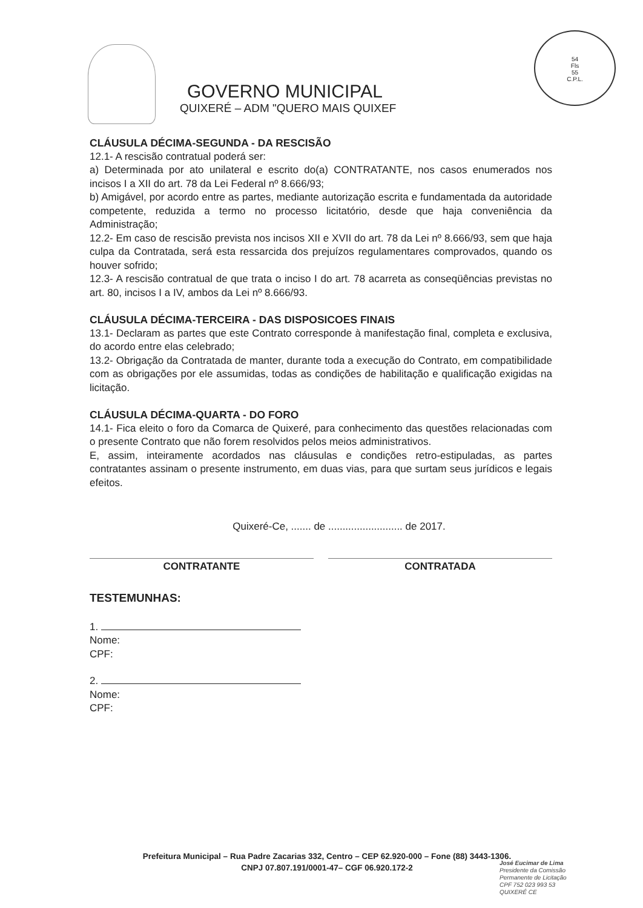GOVERNO MUNICIPAL
QUIXERÉ – ADM "QUERO MAIS QUIXEF
54
Fls
55
C.P.L.
CLÁUSULA DÉCIMA-SEGUNDA - DA RESCISÃO
12.1- A rescisão contratual poderá ser:
a) Determinada por ato unilateral e escrito do(a) CONTRATANTE, nos casos enumerados nos incisos I a XII do art. 78 da Lei Federal nº 8.666/93;
b) Amigável, por acordo entre as partes, mediante autorização escrita e fundamentada da autoridade competente, reduzida a termo no processo licitatório, desde que haja conveniência da Administração;
12.2- Em caso de rescisão prevista nos incisos XII e XVII do art. 78 da Lei nº 8.666/93, sem que haja culpa da Contratada, será esta ressarcida dos prejuízos regulamentares comprovados, quando os houver sofrido;
12.3- A rescisão contratual de que trata o inciso I do art. 78 acarreta as conseqüências previstas no art. 80, incisos I a IV, ambos da Lei nº 8.666/93.
CLÁUSULA DÉCIMA-TERCEIRA - DAS DISPOSICOES FINAIS
13.1- Declaram as partes que este Contrato corresponde à manifestação final, completa e exclusiva, do acordo entre elas celebrado;
13.2- Obrigação da Contratada de manter, durante toda a execução do Contrato, em compatibilidade com as obrigações por ele assumidas, todas as condições de habilitação e qualificação exigidas na licitação.
CLÁUSULA DÉCIMA-QUARTA - DO FORO
14.1- Fica eleito o foro da Comarca de Quixeré, para conhecimento das questões relacionadas com o presente Contrato que não forem resolvidos pelos meios administrativos.
E, assim, inteiramente acordados nas cláusulas e condições retro-estipuladas, as partes contratantes assinam o presente instrumento, em duas vias, para que surtam seus jurídicos e legais efeitos.
Quixeré-Ce, ....... de .......................... de 2017.
CONTRATANTE CONTRATADA
TESTEMUNHAS:
1.
Nome:
CPF:
2.
Nome:
CPF:
Prefeitura Municipal – Rua Padre Zacarias 332, Centro – CEP 62.920-000 – Fone (88) 3443-1306.
CNPJ 07.807.191/0001-47– CGF 06.920.172-2
José Eucimar de Lima
Presidente da Comissão
Permanente de Licitação
CPF 752 023 993 53
QUIXERÉ CE